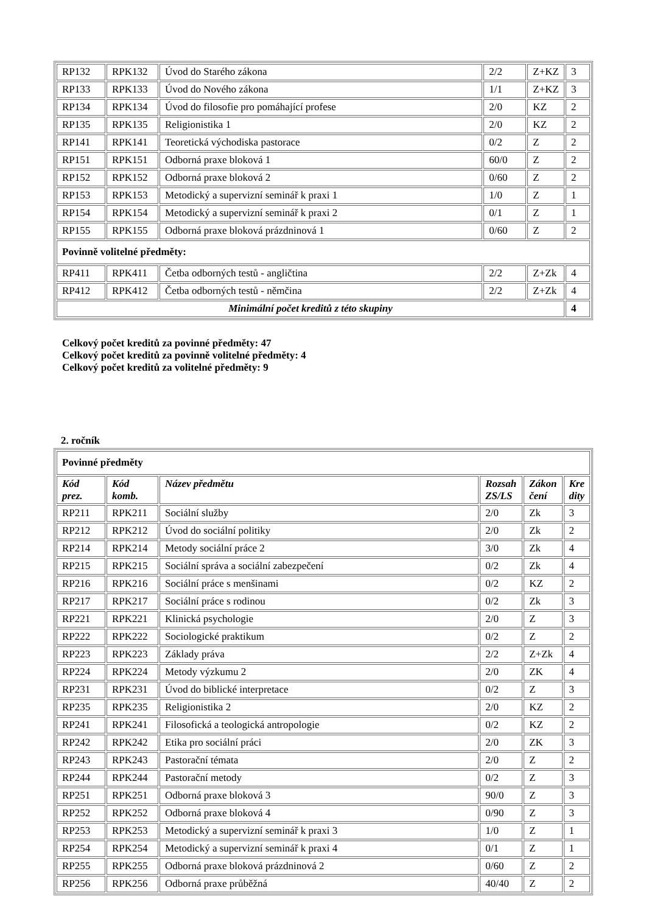| RP132 | RPK132 | Úvod do Starého zákona | 2/2 | Z+KZ | 3 |
| RP133 | RPK133 | Úvod do Nového zákona | 1/1 | Z+KZ | 3 |
| RP134 | RPK134 | Úvod do filosofie pro pomáhající profese | 2/0 | KZ | 2 |
| RP135 | RPK135 | Religionistika 1 | 2/0 | KZ | 2 |
| RP141 | RPK141 | Teoretická východiska pastorace | 0/2 | Z | 2 |
| RP151 | RPK151 | Odborná praxe bloková 1 | 60/0 | Z | 2 |
| RP152 | RPK152 | Odborná praxe bloková 2 | 0/60 | Z | 2 |
| RP153 | RPK153 | Metodický a supervizní seminář k praxi 1 | 1/0 | Z | 1 |
| RP154 | RPK154 | Metodický a supervizní seminář k praxi 2 | 0/1 | Z | 1 |
| RP155 | RPK155 | Odborná praxe bloková prázdninová 1 | 0/60 | Z | 2 |
| Povinně volitelné předměty: | | | | | |
| RP411 | RPK411 | Četba odborných testů - angličtina | 2/2 | Z+Zk | 4 |
| RP412 | RPK412 | Četba odborných testů - němčina | 2/2 | Z+Zk | 4 |
| Minimální počet kreditů z této skupiny | | | | | 4 |
Celkový počet kreditů za povinné předměty: 47
Celkový počet kreditů za povinně volitelné předměty: 4
Celkový počet kreditů za volitelné předměty: 9
2. ročník
| Povinné předměty | | | | | |
| Kód prez. | Kód komb. | Název předmětu | Rozsah ZS/LS | Zákon čení | Kre dity |
| RP211 | RPK211 | Sociální služby | 2/0 | Zk | 3 |
| RP212 | RPK212 | Úvod do sociální politiky | 2/0 | Zk | 2 |
| RP214 | RPK214 | Metody sociální práce 2 | 3/0 | Zk | 4 |
| RP215 | RPK215 | Sociální správa a sociální zabezpečení | 0/2 | Zk | 4 |
| RP216 | RPK216 | Sociální práce s menšinami | 0/2 | KZ | 2 |
| RP217 | RPK217 | Sociální práce s rodinou | 0/2 | Zk | 3 |
| RP221 | RPK221 | Klinická psychologie | 2/0 | Z | 3 |
| RP222 | RPK222 | Sociologické praktikum | 0/2 | Z | 2 |
| RP223 | RPK223 | Základy práva | 2/2 | Z+Zk | 4 |
| RP224 | RPK224 | Metody výzkumu 2 | 2/0 | ZK | 4 |
| RP231 | RPK231 | Úvod do biblické interpretace | 0/2 | Z | 3 |
| RP235 | RPK235 | Religionistika 2 | 2/0 | KZ | 2 |
| RP241 | RPK241 | Filosofická a teologická antropologie | 0/2 | KZ | 2 |
| RP242 | RPK242 | Etika pro sociální práci | 2/0 | ZK | 3 |
| RP243 | RPK243 | Pastorační témata | 2/0 | Z | 2 |
| RP244 | RPK244 | Pastorační metody | 0/2 | Z | 3 |
| RP251 | RPK251 | Odborná praxe bloková 3 | 90/0 | Z | 3 |
| RP252 | RPK252 | Odborná praxe bloková 4 | 0/90 | Z | 3 |
| RP253 | RPK253 | Metodický a supervizní seminář k praxi 3 | 1/0 | Z | 1 |
| RP254 | RPK254 | Metodický a supervizní seminář k praxi 4 | 0/1 | Z | 1 |
| RP255 | RPK255 | Odborná praxe bloková prázdninová 2 | 0/60 | Z | 2 |
| RP256 | RPK256 | Odborná praxe průběžná | 40/40 | Z | 2 |